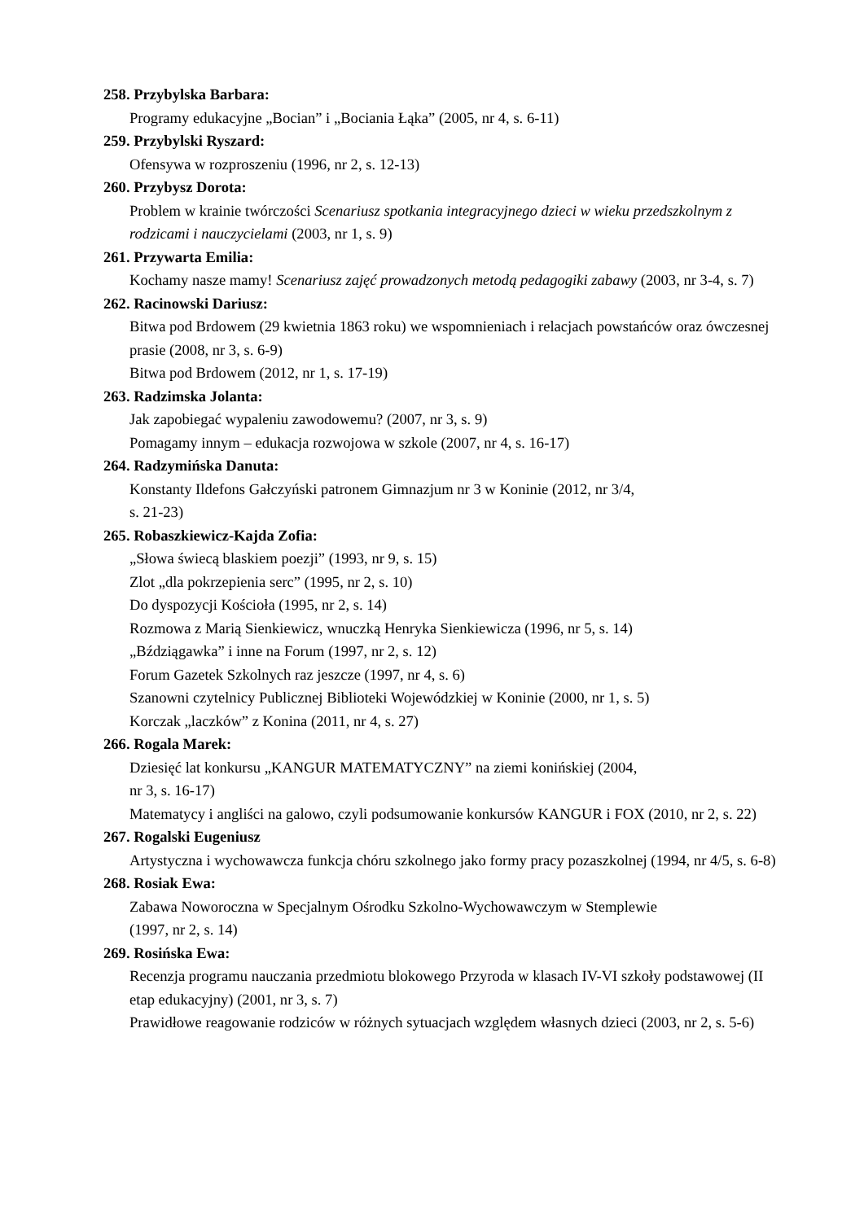258. Przybylska Barbara:
Programy edukacyjne „Bocian” i „Bociania Łąka” (2005, nr 4, s. 6-11)
259. Przybylski Ryszard:
Ofensywa w rozproszeniu (1996, nr 2, s. 12-13)
260. Przybysz Dorota:
Problem w krainie twórczości Scenariusz spotkania integracyjnego dzieci w wieku przedszkolnym z rodzicami i nauczycielami (2003, nr 1, s. 9)
261. Przywarta Emilia:
Kochamy nasze mamy! Scenariusz zajęć prowadzonych metodą pedagogiki zabawy (2003, nr 3-4, s. 7)
262. Racinowski Dariusz:
Bitwa pod Brdowem (29 kwietnia 1863 roku) we wspomnieniach i relacjach powstańców oraz ówczesnej prasie (2008, nr 3, s. 6-9)
Bitwa pod Brdowem (2012, nr 1, s. 17-19)
263. Radzimska Jolanta:
Jak zapobiegać wypaleniu zawodowemu? (2007, nr 3, s. 9)
Pomagamy innym – edukacja rozwojowa w szkole (2007, nr 4, s. 16-17)
264. Radzymińska Danuta:
Konstanty Ildefons Gałczyński patronem Gimnazjum nr 3 w Koninie (2012, nr 3/4,
s. 21-23)
265. Robaszkiewicz-Kajda Zofia:
„Słowa świecą blaskiem poezji” (1993, nr 9, s. 15)
Zlot „dla pokrzepienia serc” (1995, nr 2, s. 10)
Do dyspozycji Kościoła (1995, nr 2, s. 14)
Rozmowa z Marią Sienkiewicz, wnuczką Henryka Sienkiewicza (1996, nr 5, s. 14)
„Bździągawka” i inne na Forum (1997, nr 2, s. 12)
Forum Gazetek Szkolnych raz jeszcze (1997, nr 4, s. 6)
Szanowni czytelnicy Publicznej Biblioteki Wojewódzkiej w Koninie (2000, nr 1, s. 5)
Korczak „laczków” z Konina (2011, nr 4, s. 27)
266. Rogala Marek:
Dziesięć lat konkursu „KANGUR MATEMATYCZNY” na ziemi konińskiej (2004,
nr 3, s. 16-17)
Matematycy i angliści na galowo, czyli podsumowanie konkursów KANGUR i FOX (2010, nr 2, s. 22)
267. Rogalski Eugeniusz
Artystyczna i wychowawcza funkcja chóru szkolnego jako formy pracy pozaszkolnej (1994, nr 4/5, s. 6-8)
268. Rosiak Ewa:
Zabawa Noworoczna w Specjalnym Ośrodku Szkolno-Wychowawczym w Stemplewie
(1997, nr 2, s. 14)
269. Rosińska Ewa:
Recenzja programu nauczania przedmiotu blokowego Przyroda w klasach IV-VI szkoły podstawowej (II etap edukacyjny) (2001, nr 3, s. 7)
Prawidłowe reagowanie rodziców w różnych sytuacjach względem własnych dzieci (2003, nr 2, s. 5-6)